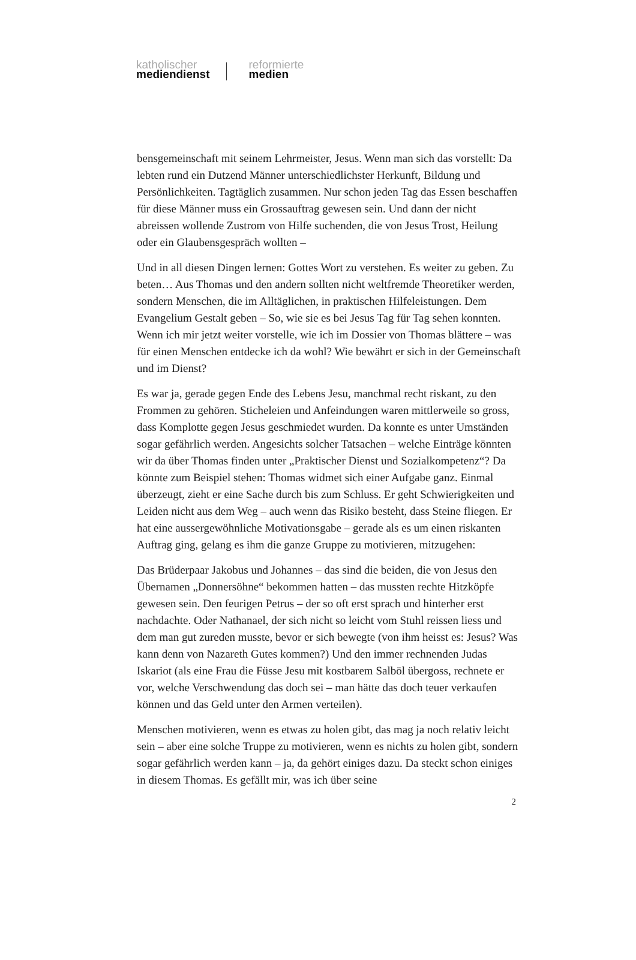katholischer
mediendienst
reformierte
medien
bensgemeinschaft mit seinem Lehrmeister, Jesus. Wenn man sich das vorstellt: Da lebten rund ein Dutzend Männer unterschiedlichster Herkunft, Bildung und Persönlichkeiten. Tagtäglich zusammen. Nur schon jeden Tag das Essen beschaffen für diese Männer muss ein Grossauftrag gewesen sein. Und dann der nicht abreissen wollende Zustrom von Hilfe suchenden, die von Jesus Trost, Heilung oder ein Glaubensgespräch wollten –
Und in all diesen Dingen lernen: Gottes Wort zu verstehen. Es weiter zu geben. Zu beten… Aus Thomas und den andern sollten nicht weltfremde Theoretiker werden, sondern Menschen, die im Alltäglichen, in praktischen Hilfeleistungen. Dem Evangelium Gestalt geben – So, wie sie es bei Jesus Tag für Tag sehen konnten. Wenn ich mir jetzt weiter vorstelle, wie ich im Dossier von Thomas blättere – was für einen Menschen entdecke ich da wohl? Wie bewährt er sich in der Gemeinschaft und im Dienst?
Es war ja, gerade gegen Ende des Lebens Jesu, manchmal recht riskant, zu den Frommen zu gehören. Sticheleien und Anfeindungen waren mittlerweile so gross, dass Komplotte gegen Jesus geschmiedet wurden. Da konnte es unter Umständen sogar gefährlich werden. Angesichts solcher Tatsachen – welche Einträge könnten wir da über Thomas finden unter „Praktischer Dienst und Sozialkompetenz“? Da könnte zum Beispiel stehen: Thomas widmet sich einer Aufgabe ganz. Einmal überzeugt, zieht er eine Sache durch bis zum Schluss. Er geht Schwierigkeiten und Leiden nicht aus dem Weg – auch wenn das Risiko besteht, dass Steine fliegen. Er hat eine aussergewöhnliche Motivationsgabe – gerade als es um einen riskanten Auftrag ging, gelang es ihm die ganze Gruppe zu motivieren, mitzugehen:
Das Brüderpaar Jakobus und Johannes – das sind die beiden, die von Jesus den Übernamen „Donnersöhne“ bekommen hatten – das mussten rechte Hitzköpfe gewesen sein. Den feurigen Petrus – der so oft erst sprach und hinterher erst nachdachte. Oder Nathanael, der sich nicht so leicht vom Stuhl reissen liess und dem man gut zureden musste, bevor er sich bewegte (von ihm heisst es: Jesus? Was kann denn von Nazareth Gutes kommen?) Und den immer rechnenden Judas Iskariot (als eine Frau die Füsse Jesu mit kostbarem Salböl übergoss, rechnete er vor, welche Verschwendung das doch sei – man hätte das doch teuer verkaufen können und das Geld unter den Armen verteilen).
Menschen motivieren, wenn es etwas zu holen gibt, das mag ja noch relativ leicht sein – aber eine solche Truppe zu motivieren, wenn es nichts zu holen gibt, sondern sogar gefährlich werden kann – ja, da gehört einiges dazu. Da steckt schon einiges in diesem Thomas. Es gefällt mir, was ich über seine
2